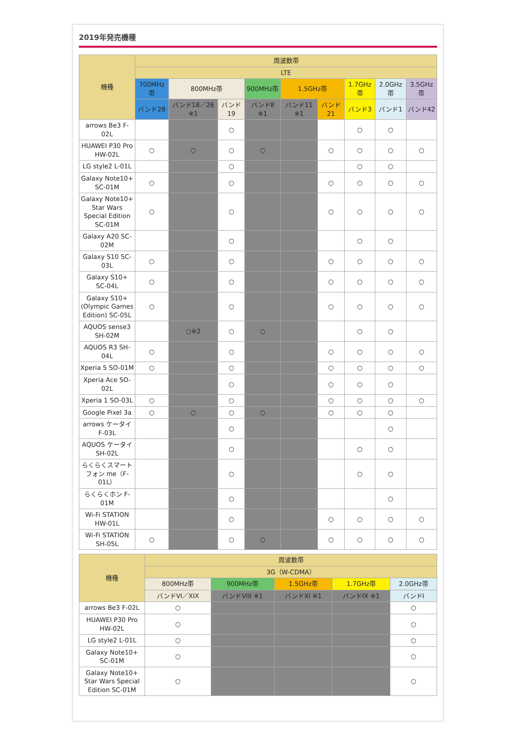2019年発売機種
| 機種 | 周波数帯 | | | | | | | | |
| --- | --- | --- | --- | --- | --- | --- | --- | --- | --- |
| | LTE | | | | | | | | |
| | 700MHz帯 | 800MHz帯 | | 900MHz帯 | 1.5GHz帯 | | 1.7GHz帯 | 2.0GHz帯 | 3.5GHz帯 |
| | バンド28 | バンド18／26 ※1 | バンド19 | バンド8 ※1 | バンド11 ※1 | バンド21 | バンド3 | バンド1 | バンド42 |
| arrows Be3 F-02L | | | ○ | | | | ○ | ○ | |
| HUAWEI P30 Pro HW-02L | ○ | ○ | ○ | ○ | | ○ | ○ | ○ | ○ |
| LG style2 L-01L | | | ○ | | | | ○ | ○ | |
| Galaxy Note10+ SC-01M | ○ | | ○ | | | ○ | ○ | ○ | ○ |
| Galaxy Note10+ Star Wars Special Edition SC-01M | ○ | | ○ | | | ○ | ○ | ○ | ○ |
| Galaxy A20 SC-02M | | | ○ | | | | ○ | ○ | |
| Galaxy S10 SC-03L | ○ | | ○ | | | ○ | ○ | ○ | ○ |
| Galaxy S10+ SC-04L | ○ | | ○ | | | ○ | ○ | ○ | ○ |
| Galaxy S10+ (Olympic Games Edition) SC-05L | ○ | | ○ | | | ○ | ○ | ○ | ○ |
| AQUOS sense3 SH-02M | | ○※2 | ○ | ○ | | | ○ | ○ | |
| AQUOS R3 SH-04L | ○ | | ○ | | | ○ | ○ | ○ | ○ |
| Xperia 5 SO-01M | ○ | | ○ | | | ○ | ○ | ○ | ○ |
| Xperia Ace SO-02L | | | ○ | | | ○ | ○ | ○ | |
| Xperia 1 SO-03L | ○ | | ○ | | | ○ | ○ | ○ | ○ |
| Google Pixel 3a | ○ | ○ | ○ | ○ | | ○ | ○ | ○ | |
| arrows ケータイ F-03L | | | ○ | | | | | ○ | |
| AQUOS ケータイ SH-02L | | | ○ | | | | ○ | ○ | |
| らくらくスマートフォン me（F-01L） | | | ○ | | | | ○ | ○ | |
| らくらくホン F-01M | | | ○ | | | | | ○ | |
| Wi-Fi STATION HW-01L | | | ○ | | | ○ | ○ | ○ | ○ |
| Wi-Fi STATION SH-05L | ○ | | ○ | ○ | | ○ | ○ | ○ | ○ |
| 機種 | 周波数帯 | | | | |
| --- | --- | --- | --- | --- | --- |
| | 3G（W-CDMA） | | | | |
| | 800MHz帯 | 900MHz帯 | 1.5GHz帯 | 1.7GHz帯 | 2.0GHz帯 |
| | バンドVI／XIX | バンドVIII ※1 | バンドXI ※1 | バンドIX ※1 | バンドI |
| arrows Be3 F-02L | ○ | | | | ○ |
| HUAWEI P30 Pro HW-02L | ○ | | | | ○ |
| LG style2 L-01L | ○ | | | | ○ |
| Galaxy Note10+ SC-01M | ○ | | | | ○ |
| Galaxy Note10+ Star Wars Special Edition SC-01M | ○ | | | | ○ |